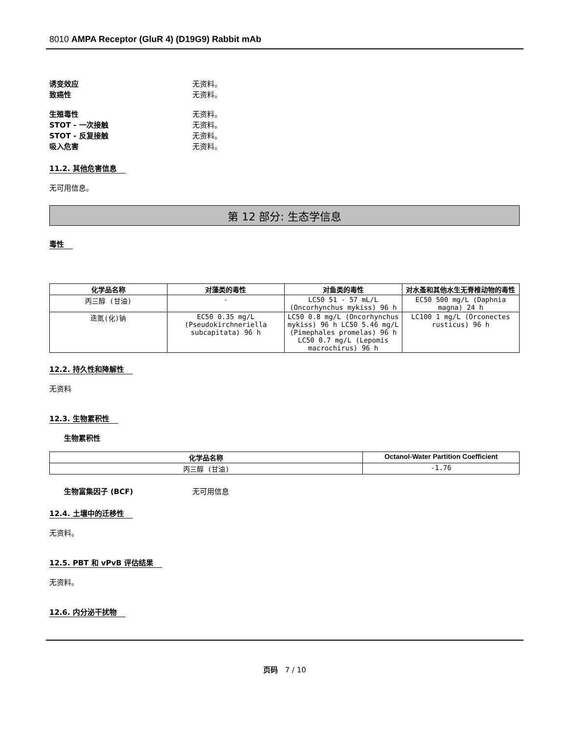8010 AMPA Receptor (GluR 4) (D19G9) Rabbit mAb
诱变效应 无资料。
致癌性 无资料。
生殖毒性 无资料。
STOT - 一次接触 无资料。
STOT - 反复接触 无资料。
吸入危害 无资料。
11.2. 其他危害信息
无可用信息。
第 12 部分: 生态学信息
毒性
| 化学品名称 | 对藻类的毒性 | 对鱼类的毒性 | 对水蚤和其他水生无脊椎动物的毒性 |
| --- | --- | --- | --- |
| 丙三醇 (甘油) | - | LC50 51 - 57 mL/L (Oncorhynchus mykiss) 96 h | EC50 500 mg/L (Daphnia magna) 24 h |
| 迭氮(化)钠 | EC50 0.35 mg/L (Pseudokirchneriella subcapitata) 96 h | LC50 0.8 mg/L (Oncorhynchus mykiss) 96 h LC50 5.46 mg/L (Pimephales promelas) 96 h LC50 0.7 mg/L (Lepomis macrochirus) 96 h | LC100 1 mg/L (Orconectes rusticus) 96 h |
12.2. 持久性和降解性
无资料
12.3. 生物累积性
生物累积性
| 化学品名称 | Octanol-Water Partition Coefficient |
| --- | --- |
| 丙三醇 (甘油) | -1.76 |
生物富集因子 (BCF) 无可用信息
12.4. 土壤中的迁移性
无资料。
12.5. PBT 和 vPvB 评估结果
无资料。
12.6. 内分泌干扰物
页码 7 / 10